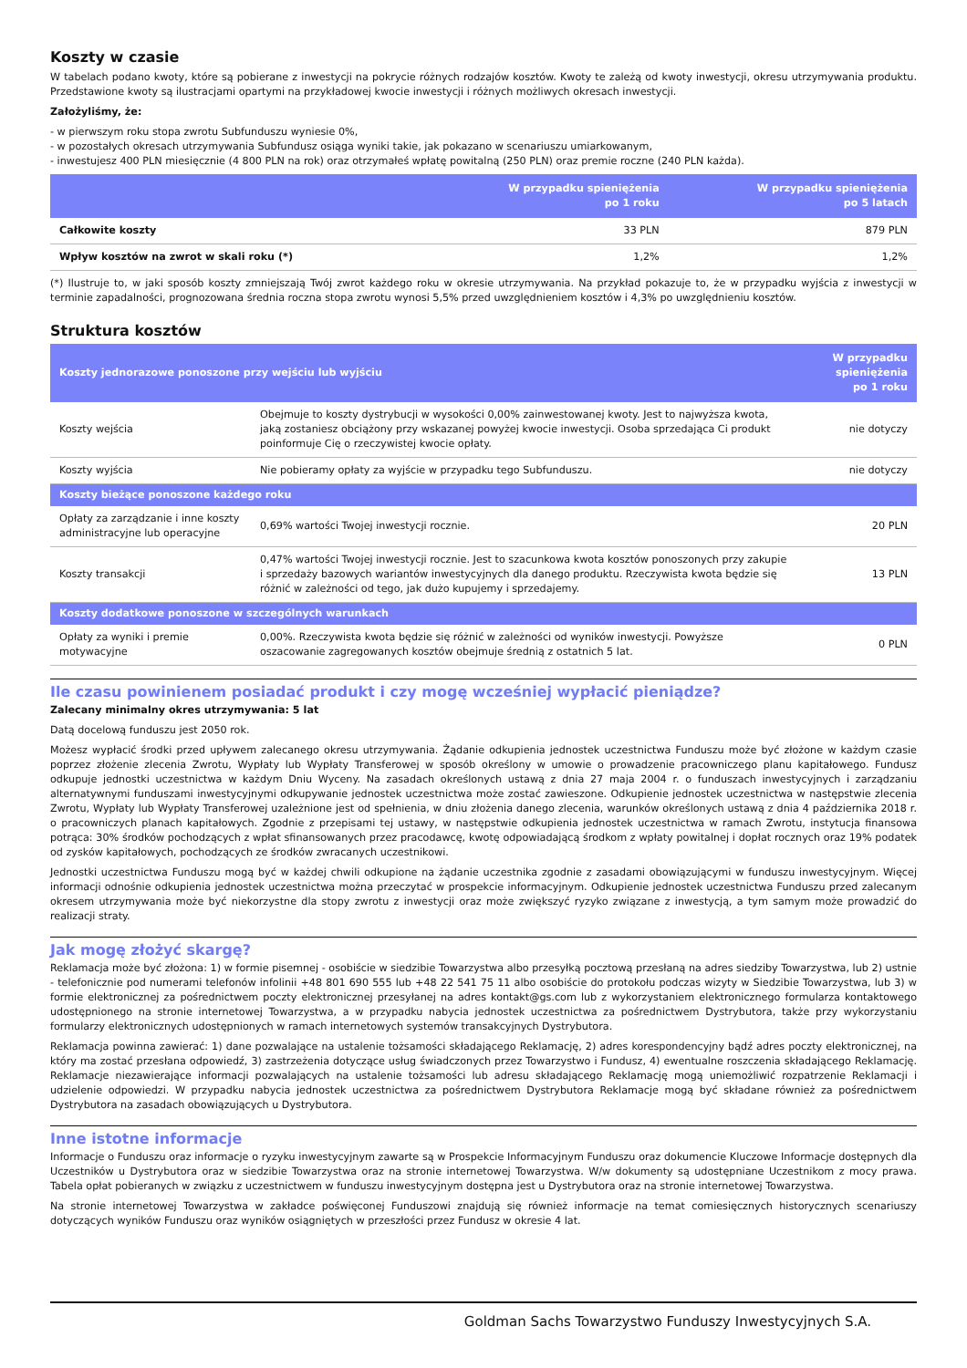Koszty w czasie
W tabelach podano kwoty, które są pobierane z inwestycji na pokrycie różnych rodzajów kosztów. Kwoty te zależą od kwoty inwestycji, okresu utrzymywania produktu. Przedstawione kwoty są ilustracjami opartymi na przykładowej kwocie inwestycji i różnych możliwych okresach inwestycji.
Założyliśmy, że:
- w pierwszym roku stopa zwrotu Subfunduszu wyniesie 0%,
- w pozostałych okresach utrzymywania Subfundusz osiąga wyniki takie, jak pokazano w scenariuszu umiarkowanym,
- inwestujesz 400 PLN miesięcznie (4 800 PLN na rok) oraz otrzymałeś wpłatę powitalną (250 PLN) oraz premie roczne (240 PLN każda).
| | W przypadku spieniężenia po 1 roku | W przypadku spieniężenia po 5 latach |
| --- | --- | --- |
| Całkowite koszty | 33 PLN | 879 PLN |
| Wpływ kosztów na zwrot w skali roku (*) | 1,2% | 1,2% |
(*) Ilustruje to, w jaki sposób koszty zmniejszają Twój zwrot każdego roku w okresie utrzymywania. Na przykład pokazuje to, że w przypadku wyjścia z inwestycji w terminie zapadalności, prognozowana średnia roczna stopa zwrotu wynosi 5,5% przed uwzględnieniem kosztów i 4,3% po uwzględnieniu kosztów.
Struktura kosztów
| Koszty jednorazowe ponoszone przy wejściu lub wyjściu | | W przypadku spieniężenia po 1 roku |
| --- | --- | --- |
| Koszty wejścia | Obejmuje to koszty dystrybucji w wysokości 0,00% zainwestowanej kwoty. Jest to najwyższa kwota, jaką zostaniesz obciążony przy wskazanej powyżej kwocie inwestycji. Osoba sprzedająca Ci produkt poinformuje Cię o rzeczywistej kwocie opłaty. | nie dotyczy |
| Koszty wyjścia | Nie pobieramy opłaty za wyjście w przypadku tego Subfunduszu. | nie dotyczy |
| Koszty bieżące ponoszone każdego roku | | |
| Opłaty za zarządzanie i inne koszty administracyjne lub operacyjne | 0,69% wartości Twojej inwestycji rocznie. | 20 PLN |
| Koszty transakcji | 0,47% wartości Twojej inwestycji rocznie. Jest to szacunkowa kwota kosztów ponoszonych przy zakupie i sprzedaży bazowych wariantów inwestycyjnych dla danego produktu. Rzeczywista kwota będzie się różnić w zależności od tego, jak dużo kupujemy i sprzedajemy. | 13 PLN |
| Koszty dodatkowe ponoszone w szczególnych warunkach | | |
| Opłaty za wyniki i premie motywacyjne | 0,00%. Rzeczywista kwota będzie się różnić w zależności od wyników inwestycji. Powyższe oszacowanie zagregowanych kosztów obejmuje średnią z ostatnich 5 lat. | 0 PLN |
Ile czasu powinienem posiadać produkt i czy mogę wcześniej wypłacić pieniądze?
Zalecany minimalny okres utrzymywania: 5 lat
Datą docelową funduszu jest 2050 rok.
Możesz wypłacić środki przed upływem zalecanego okresu utrzymywania. Żądanie odkupienia jednostek uczestnictwa Funduszu może być złożone w każdym czasie poprzez złożenie zlecenia Zwrotu, Wypłaty lub Wypłaty Transferowej w sposób określony w umowie o prowadzenie pracowniczego planu kapitałowego. Fundusz odkupuje jednostki uczestnictwa w każdym Dniu Wyceny. Na zasadach określonych ustawą z dnia 27 maja 2004 r. o funduszach inwestycyjnych i zarządzaniu alternatywnymi funduszami inwestycyjnymi odkupywanie jednostek uczestnictwa może zostać zawieszone. Odkupienie jednostek uczestnictwa w następstwie zlecenia Zwrotu, Wypłaty lub Wypłaty Transferowej uzależnione jest od spełnienia, w dniu złożenia danego zlecenia, warunków określonych ustawą z dnia 4 października 2018 r. o pracowniczych planach kapitałowych. Zgodnie z przepisami tej ustawy, w następstwie odkupienia jednostek uczestnictwa w ramach Zwrotu, instytucja finansowa potrąca: 30% środków pochodzących z wpłat sfinansowanych przez pracodawcę, kwotę odpowiadającą środkom z wpłaty powitalnej i dopłat rocznych oraz 19% podatek od zysków kapitałowych, pochodzących ze środków zwracanych uczestnikowi.
Jednostki uczestnictwa Funduszu mogą być w każdej chwili odkupione na żądanie uczestnika zgodnie z zasadami obowiązującymi w funduszu inwestycyjnym. Więcej informacji odnośnie odkupienia jednostek uczestnictwa można przeczytać w prospekcie informacyjnym. Odkupienie jednostek uczestnictwa Funduszu przed zalecanym okresem utrzymywania może być niekorzystne dla stopy zwrotu z inwestycji oraz może zwiększyć ryzyko związane z inwestycją, a tym samym może prowadzić do realizacji straty.
Jak mogę złożyć skargę?
Reklamacja może być złożona: 1) w formie pisemnej - osobiście w siedzibie Towarzystwa albo przesyłką pocztową przesłaną na adres siedziby Towarzystwa, lub 2) ustnie - telefonicznie pod numerami telefonów infolinii +48 801 690 555 lub +48 22 541 75 11 albo osobiście do protokołu podczas wizyty w Siedzibie Towarzystwa, lub 3) w formie elektronicznej za pośrednictwem poczty elektronicznej przesyłanej na adres kontakt@gs.com lub z wykorzystaniem elektronicznego formularza kontaktowego udostępnionego na stronie internetowej Towarzystwa, a w przypadku nabycia jednostek uczestnictwa za pośrednictwem Dystrybutora, także przy wykorzystaniu formularzy elektronicznych udostępnionych w ramach internetowych systemów transakcyjnych Dystrybutora.
Reklamacja powinna zawierać: 1) dane pozwalające na ustalenie tożsamości składającego Reklamację, 2) adres korespondencyjny bądź adres poczty elektronicznej, na który ma zostać przesłana odpowiedź, 3) zastrzeżenia dotyczące usług świadczonych przez Towarzystwo i Fundusz, 4) ewentualne roszczenia składającego Reklamację. Reklamacje niezawierające informacji pozwalających na ustalenie tożsamości lub adresu składającego Reklamację mogą uniemożliwić rozpatrzenie Reklamacji i udzielenie odpowiedzi. W przypadku nabycia jednostek uczestnictwa za pośrednictwem Dystrybutora Reklamacje mogą być składane również za pośrednictwem Dystrybutora na zasadach obowiązujących u Dystrybutora.
Inne istotne informacje
Informacje o Funduszu oraz informacje o ryzyku inwestycyjnym zawarte są w Prospekcie Informacyjnym Funduszu oraz dokumencie Kluczowe Informacje dostępnych dla Uczestników u Dystrybutora oraz w siedzibie Towarzystwa oraz na stronie internetowej Towarzystwa. W/w dokumenty są udostępniane Uczestnikom z mocy prawa. Tabela opłat pobieranych w związku z uczestnictwem w funduszu inwestycyjnym dostępna jest u Dystrybutora oraz na stronie internetowej Towarzystwa.
Na stronie internetowej Towarzystwa w zakładce poświęconej Funduszowi znajdują się również informacje na temat comiesięcznych historycznych scenariuszy dotyczących wyników Funduszu oraz wyników osiągniętych w przeszłości przez Fundusz w okresie 4 lat.
Goldman Sachs Towarzystwo Funduszy Inwestycyjnych S.A.